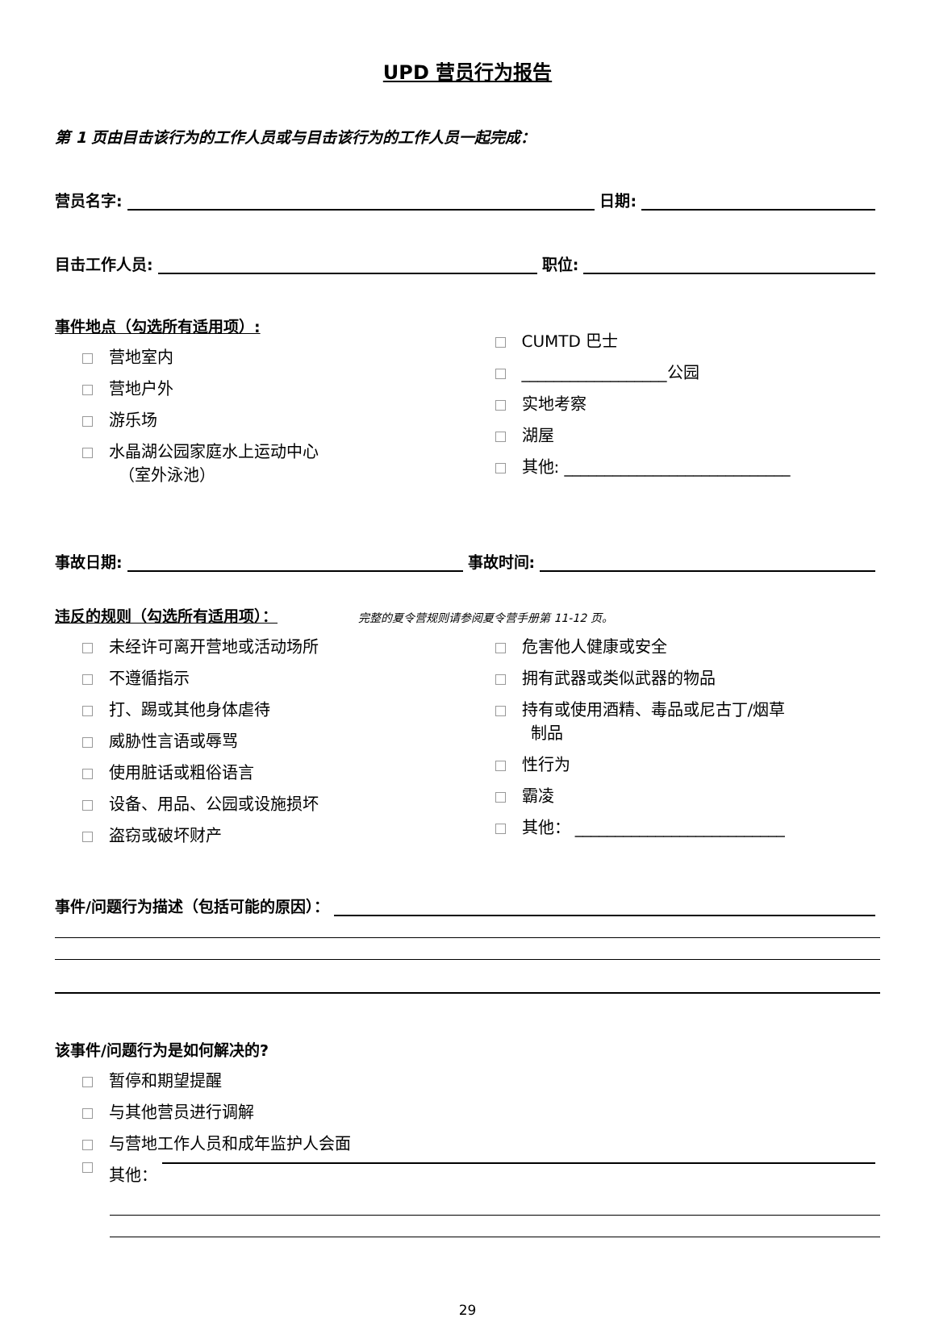UPD 营员行为报告
第 1 页由目击该行为的工作人员或与目击该行为的工作人员一起完成：
营员名字: 日期:
目击工作人员: 职位:
事件地点（勾选所有适用项）:
营地室内
营地户外
游乐场
水晶湖公园家庭水上运动中心
（室外泳池）
CUMTD 巴士
__________________公园
实地考察
湖屋
其他: ____________________________
事故日期: 事故时间:
违反的规则（勾选所有适用项）： 完整的夏令营规则请参阅夏令营手册第 11-12 页。
未经许可离开营地或活动场所
不遵循指示
打、踢或其他身体虐待
威胁性言语或辱骂
使用脏话或粗俗语言
设备、用品、公园或设施损坏
盗窃或破坏财产
危害他人健康或安全
拥有武器或类似武器的物品
持有或使用酒精、毒品或尼古丁/烟草
制品
性行为
霸凌
其他： __________________________
事件/问题行为描述（包括可能的原因）：
该事件/问题行为是如何解决的?
暂停和期望提醒
与其他营员进行调解
与营地工作人员和成年监护人会面
其他：
29